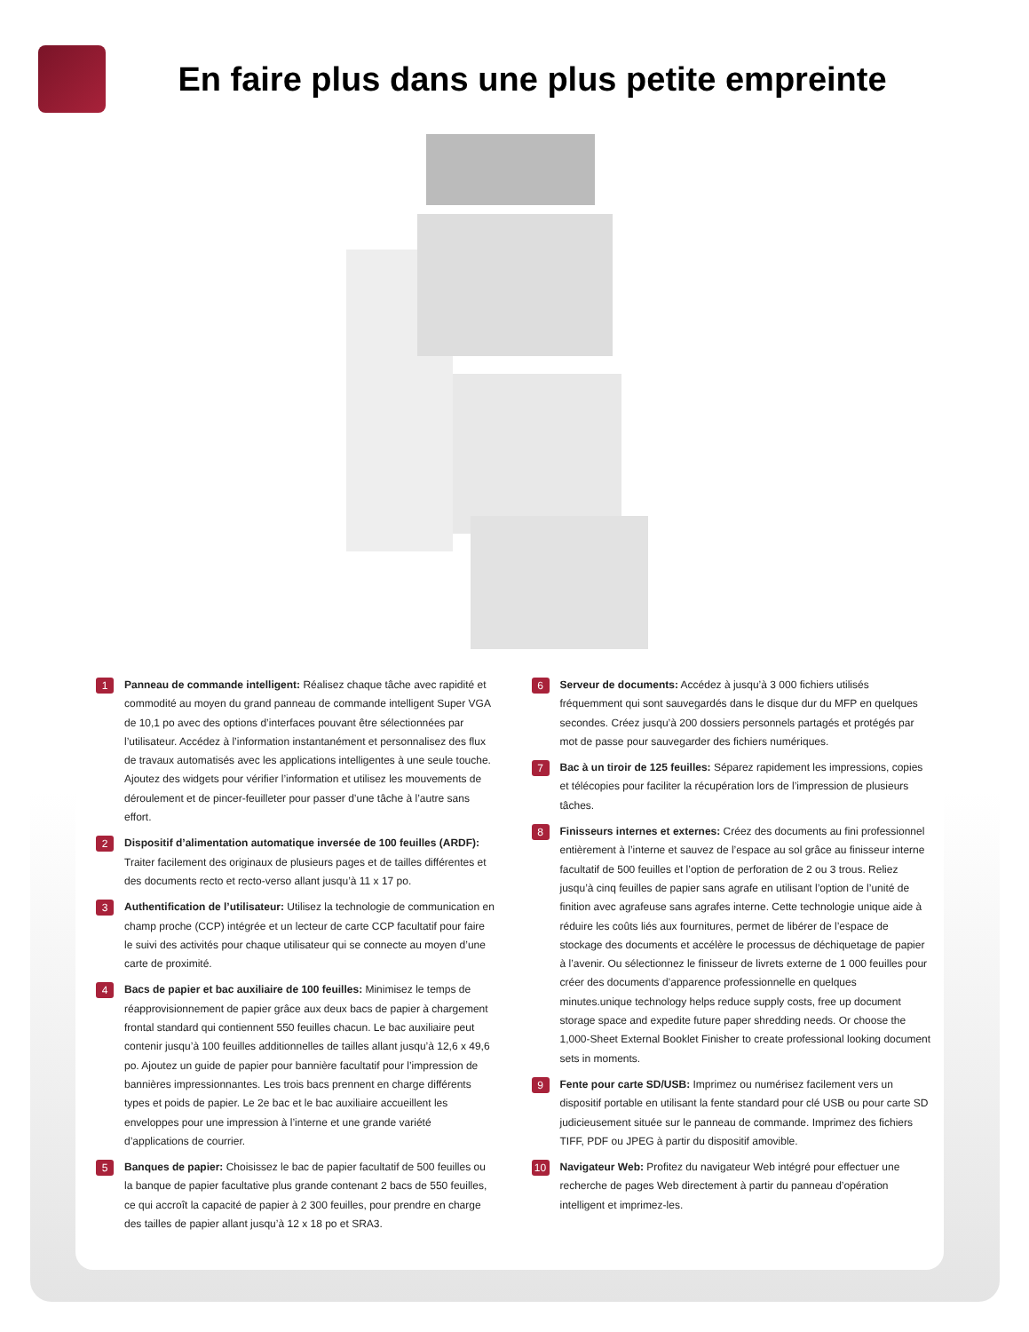En faire plus dans une plus petite empreinte
1
Panneau de commande intelligent: Réalisez chaque tâche avec rapidité et commodité au moyen du grand panneau de commande intelligent Super VGA de 10,1 po avec des options d’interfaces pouvant être sélectionnées par l’utilisateur. Accédez à l’information instantanément et personnalisez des flux de travaux automatisés avec les applications intelligentes à une seule touche. Ajoutez des widgets pour vérifier l’information et utilisez les mouvements de déroulement et de pincer-feuilleter pour passer d’une tâche à l’autre sans effort.
2
Dispositif d’alimentation automatique inversée de 100 feuilles (ARDF): Traiter facilement des originaux de plusieurs pages et de tailles différentes et des documents recto et recto-verso allant jusqu’à 11 x 17 po.
3
Authentification de l’utilisateur: Utilisez la technologie de communication en champ proche (CCP) intégrée et un lecteur de carte CCP facultatif pour faire le suivi des activités pour chaque utilisateur qui se connecte au moyen d’une carte de proximité.
4
Bacs de papier et bac auxiliaire de 100 feuilles: Minimisez le temps de réapprovisionnement de papier grâce aux deux bacs de papier à chargement frontal standard qui contiennent 550 feuilles chacun. Le bac auxiliaire peut contenir jusqu’à 100 feuilles additionnelles de tailles allant jusqu’à 12,6 x 49,6 po. Ajoutez un guide de papier pour bannière facultatif pour l’impression de bannières impressionnantes. Les trois bacs prennent en charge différents types et poids de papier. Le 2e bac et le bac auxiliaire accueillent les enveloppes pour une impression à l’interne et une grande variété d’applications de courrier.
5
Banques de papier: Choisissez le bac de papier facultatif de 500 feuilles ou la banque de papier facultative plus grande contenant 2 bacs de 550 feuilles, ce qui accroît la capacité de papier à 2 300 feuilles, pour prendre en charge des tailles de papier allant jusqu’à 12 x 18 po et SRA3.
6
Serveur de documents: Accédez à jusqu’à 3 000 fichiers utilisés fréquemment qui sont sauvegardés dans le disque dur du MFP en quelques secondes. Créez jusqu’à 200 dossiers personnels partagés et protégés par mot de passe pour sauvegarder des fichiers numériques.
7
Bac à un tiroir de 125 feuilles: Séparez rapidement les impressions, copies et télécopies pour faciliter la récupération lors de l’impression de plusieurs tâches.
8
Finisseurs internes et externes: Créez des documents au fini professionnel entièrement à l’interne et sauvez de l’espace au sol grâce au finisseur interne facultatif de 500 feuilles et l’option de perforation de 2 ou 3 trous. Reliez jusqu’à cinq feuilles de papier sans agrafe en utilisant l’option de l’unité de finition avec agrafeuse sans agrafes interne. Cette technologie unique aide à réduire les coûts liés aux fournitures, permet de libérer de l’espace de stockage des documents et accélère le processus de déchiquetage de papier à l’avenir. Ou sélectionnez le finisseur de livrets externe de 1 000 feuilles pour créer des documents d’apparence professionnelle en quelques minutes.unique technology helps reduce supply costs, free up document storage space and expedite future paper shredding needs. Or choose the 1,000-Sheet External Booklet Finisher to create professional looking document sets in moments.
9
Fente pour carte SD/USB: Imprimez ou numérisez facilement vers un dispositif portable en utilisant la fente standard pour clé USB ou pour carte SD judicieusement située sur le panneau de commande. Imprimez des fichiers TIFF, PDF ou JPEG à partir du dispositif amovible.
10
Navigateur Web: Profitez du navigateur Web intégré pour effectuer une recherche de pages Web directement à partir du panneau d’opération intelligent et imprimez-les.